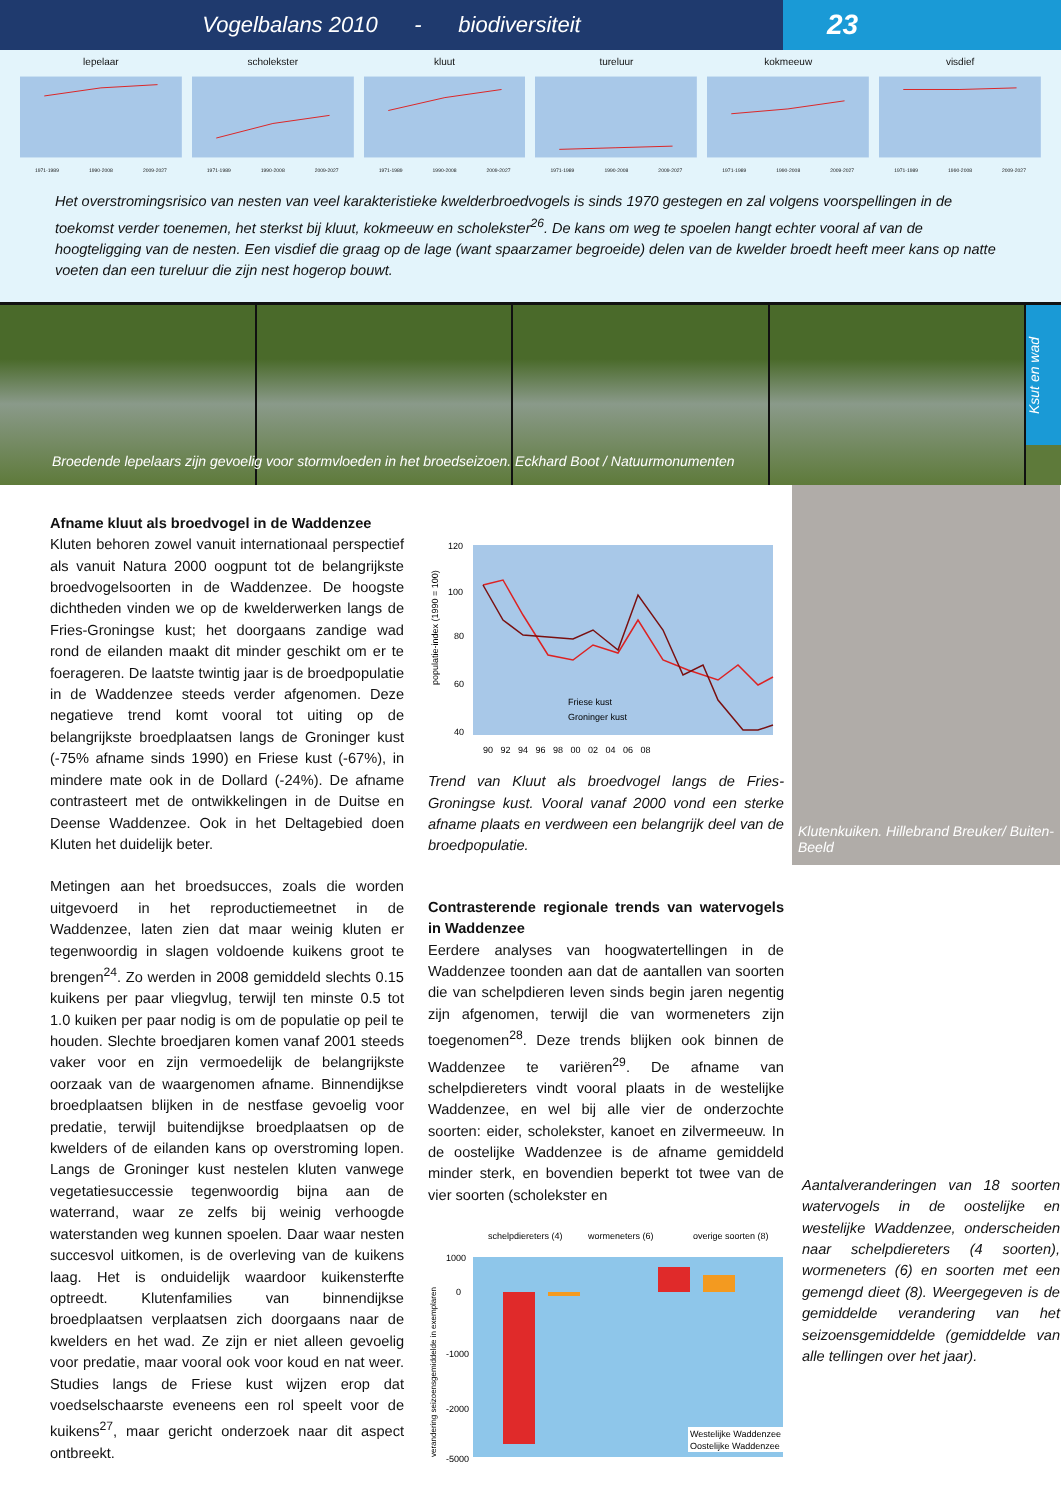Vogelbalans 2010 - biodiversiteit
23
lepelaar
1971-1989 1990-2008 2009-2027
scholekster
1971-1989 1990-2008 2009-2027
kluut
1971-1989 1990-2008 2009-2027
tureluur
1971-1989 1990-2008 2009-2027
kokmeeuw
1971-1989 1990-2008 2009-2027
visdief
1971-1989 1990-2008 2009-2027
Het overstromingsrisico van nesten van veel karakteristieke kwelderbroedvogels is sinds 1970 gestegen en zal volgens voorspellingen in de toekomst verder toenemen, het sterkst bij kluut, kokmeeuw en scholekster<sup>26</sup>. De kans om weg te spoelen hangt echter vooral af van de hoogteligging van de nesten. Een visdief die graag op de lage (want spaarzamer begroeide) delen van de kwelder broedt heeft meer kans op natte voeten dan een tureluur die zijn nest hogerop bouwt.
Ksut en wad
Broedende lepelaars zijn gevoelig voor stormvloeden in het broedseizoen. Eckhard Boot / Natuurmonumenten
Afname kluut als broedvogel in de Waddenzee
Kluten behoren zowel vanuit internationaal perspectief als vanuit Natura 2000 oogpunt tot de belangrijkste broedvogelsoorten in de Waddenzee. De hoogste dichtheden vinden we op de kwelderwerken langs de Fries-Groningse kust; het doorgaans zandige wad rond de eilanden maakt dit minder geschikt om er te foerageren. De laatste twintig jaar is de broedpopulatie in de Waddenzee steeds verder afgenomen. Deze negatieve trend komt vooral tot uiting op de belangrijkste broedplaatsen langs de Groninger kust (-75% afname sinds 1990) en Friese kust (-67%), in mindere mate ook in de Dollard (-24%). De afname contrasteert met de ontwikkelingen in de Duitse en Deense Waddenzee. Ook in het Deltagebied doen Kluten het duidelijk beter.
Metingen aan het broedsucces, zoals die worden uitgevoerd in het reproductiemeetnet in de Waddenzee, laten zien dat maar weinig kluten er tegenwoordig in slagen voldoende kuikens groot te brengen<sup>24</sup>. Zo werden in 2008 gemiddeld slechts 0.15 kuikens per paar vliegvlug, terwijl ten minste 0.5 tot 1.0 kuiken per paar nodig is om de populatie op peil te houden. Slechte broedjaren komen vanaf 2001 steeds vaker voor en zijn vermoedelijk de belangrijkste oorzaak van de waargenomen afname. Binnendijkse broedplaatsen blijken in de nestfase gevoelig voor predatie, terwijl buitendijkse broedplaatsen op de kwelders of de eilanden kans op overstroming lopen. Langs de Groninger kust nestelen kluten vanwege vegetatiesuccessie tegenwoordig bijna aan de waterrand, waar ze zelfs bij weinig verhoogde waterstanden weg kunnen spoelen. Daar waar nesten succesvol uitkomen, is de overleving van de kuikens laag. Het is onduidelijk waardoor kuikensterfte optreedt. Klutenfamilies van binnendijkse broedplaatsen verplaatsen zich doorgaans naar de kwelders en het wad. Ze zijn er niet alleen gevoelig voor predatie, maar vooral ook voor koud en nat weer. Studies langs de Friese kust wijzen erop dat voedselschaarste eveneens een rol speelt voor de kuikens<sup>27</sup>, maar gericht onderzoek naar dit aspect ontbreekt.
populatie-index (1990 = 100)
120
100
80
60
40
90 92 94 96 98 00 02 04 06 08
Friese kust
Groninger kust
Trend van Kluut als broedvogel langs de Fries-Groningse kust. Vooral vanaf 2000 vond een sterke afname plaats en verdween een belangrijk deel van de broedpopulatie.
Contrasterende regionale trends van watervogels in Waddenzee
Eerdere analyses van hoogwatertellingen in de Waddenzee toonden aan dat de aantallen van soorten die van schelpdieren leven sinds begin jaren negentig zijn afgenomen, terwijl die van wormeneters zijn toegenomen<sup>28</sup>. Deze trends blijken ook binnen de Waddenzee te variëren<sup>29</sup>. De afname van schelpdiereters vindt vooral plaats in de westelijke Waddenzee, en wel bij alle vier de onderzochte soorten: eider, scholekster, kanoet en zilvermeeuw. In de oostelijke Waddenzee is de afname gemiddeld minder sterk, en bovendien beperkt tot twee van de vier soorten (scholekster en
schelpdiereters (4)
wormeneters (6)
overige soorten (8)
verandering seizoensgemiddelde in exemplaren
1000
0
-1000
-2000
-5000
Westelijke Waddenzee
Oostelijke Waddenzee
Klutenkuiken. Hillebrand Breuker/ Buiten-Beeld
Aantalveranderingen van 18 soorten watervogels in de oostelijke en westelijke Waddenzee, onderscheiden naar schelpdiereters (4 soorten), wormeneters (6) en soorten met een gemengd dieet (8). Weergegeven is de gemiddelde verandering van het seizoensgemiddelde (gemiddelde van alle tellingen over het jaar).